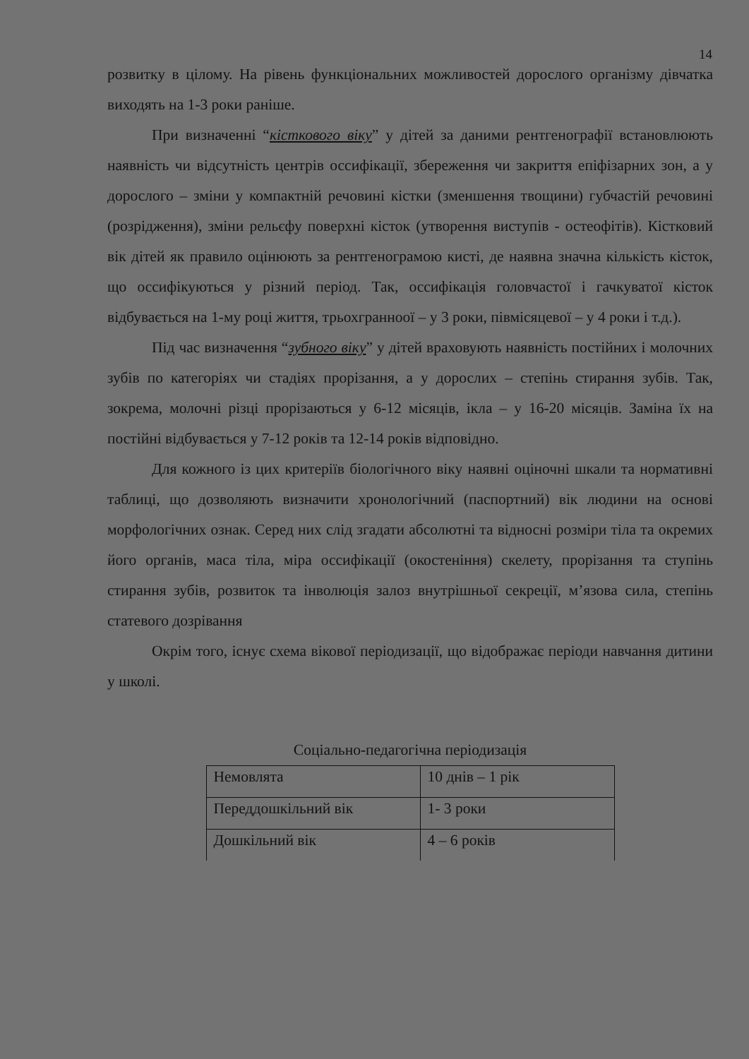14
розвитку в цілому. На рівень функціональних можливостей дорослого організму дівчатка виходять на 1-3 роки раніше.
При визначенні “кісткового віку” у дітей за даними рентгенографії встановлюють наявність чи відсутність центрів оссифікації, збереження чи закриття епіфізарних зон, а у дорослого – зміни у компактній речовині кістки (зменшення твощини) губчастій речовині (розрідження), зміни рельєфу поверхні кісток (утворення виступів - остеофітів). Кістковий вік дітей як правило оцінюють за рентгенограмою кисті, де наявна значна кількість кісток, що оссифікуються у різний період. Так, оссифікація головчастої і гачкуватої кісток відбувається на 1-му році життя, трьохгранноої – у 3 роки, півмісяцевої – у 4 роки і т.д.).
Під час визначення “зубного віку” у дітей враховують наявність постійних і молочних зубів по категоріях чи стадіях прорізання, а у дорослих – степінь стирання зубів. Так, зокрема, молочні різці прорізаються у 6-12 місяців, ікла – у 16-20 місяців. Заміна їх на постійні відбувається у 7-12 років та 12-14 років відповідно.
Для кожного із цих критеріїв біологічного віку наявні оціночні шкали та нормативні таблиці, що дозволяють визначити хронологічний (паспортний) вік людини на основі морфологічних ознак. Серед них слід згадати абсолютні та відносні розміри тіла та окремих його органів, маса тіла, міра оссифікації (окостеніння) скелету, прорізання та ступінь стирання зубів, розвиток та інволюція залоз внутрішньої секреції, м’язова сила, степінь статевого дозрівання
Окрім того, існує схема вікової періодизації, що відображає періоди навчання дитини у школі.
Соціально-педагогічна періодизація
| Немовлята | 10 днів – 1 рік |
| Переддошкільний вік | 1- 3 роки |
| Дошкільний вік | 4 – 6 років |